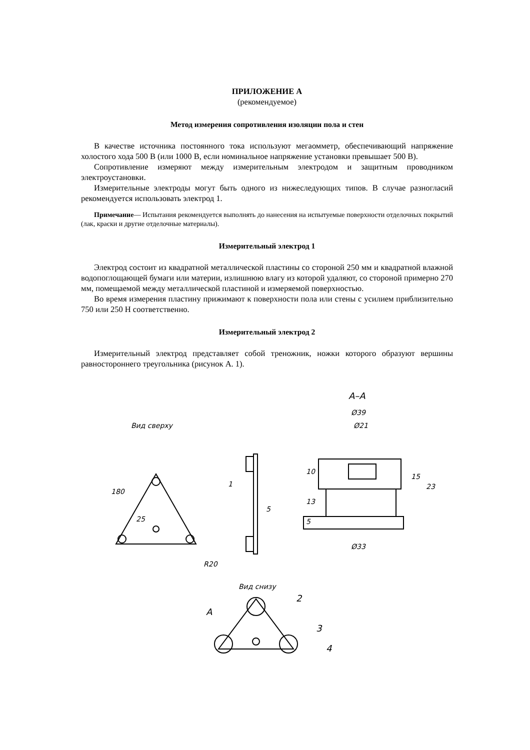ПРИЛОЖЕНИЕ А
(рекомендуемое)
Метод измерения сопротивления изоляции пола и стен
В качестве источника постоянного тока используют мегаомметр, обеспечивающий напряжение холостого хода 500 В (или 1000 В, если номинальное напряжение установки превышает 500 В).
Сопротивление измеряют между измерительным электродом и защитным проводником электроустановки.
Измерительные электроды могут быть одного из нижеследующих типов. В случае разногласий рекомендуется использовать электрод 1.
Примечание— Испытания рекомендуется выполнять до нанесения на испытуемые поверхности отделочных покрытий (лак, краски и другие отделочные материалы).
Измерительный электрод 1
Электрод состоит из квадратной металлической пластины со стороной 250 мм и квадратной влажной водопоглощающей бумаги или материи, излишнюю влагу из которой удаляют, со стороной примерно 270 мм, помещаемой между металлической пластиной и измеряемой поверхностью.
Во время измерения пластину прижимают к поверхности пола или стены с усилием приблизительно 750 или 250 Н соответственно.
Измерительный электрод 2
Измерительный электрод представляет собой треножник, ножки которого образуют вершины равностороннего треугольника (рисунок А. 1).
Вид сверху
180
25
R20
1
5
А–А
Ø39
Ø21
Ø33
10
13
5
15
23
Вид снизу
2
3
4
А